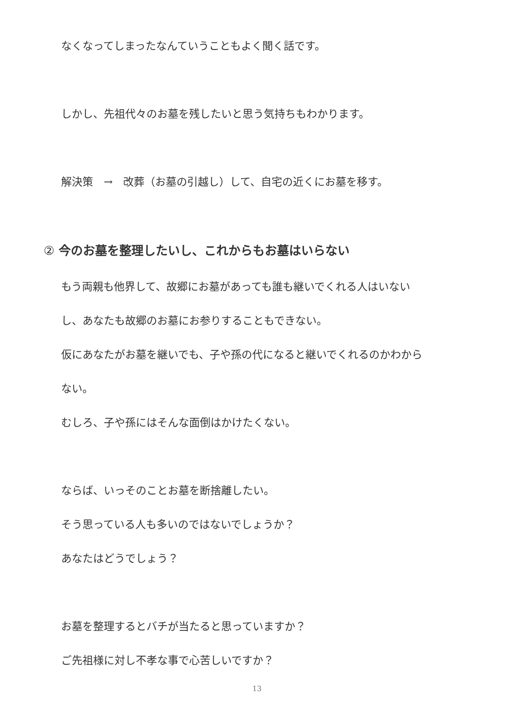なくなってしまったなんていうこともよく聞く話です。
しかし、先祖代々のお墓を残したいと思う気持ちもわかります。
解決策　→　改葬（お墓の引越し）して、自宅の近くにお墓を移す。
② 今のお墓を整理したいし、これからもお墓はいらない
もう両親も他界して、故郷にお墓があっても誰も継いでくれる人はいない
し、あなたも故郷のお墓にお参りすることもできない。
仮にあなたがお墓を継いでも、子や孫の代になると継いでくれるのかわから
ない。
むしろ、子や孫にはそんな面倒はかけたくない。
ならば、いっそのことお墓を断捨離したい。
そう思っている人も多いのではないでしょうか？
あなたはどうでしょう？
お墓を整理するとバチが当たると思っていますか？
ご先祖様に対し不孝な事で心苦しいですか？
13